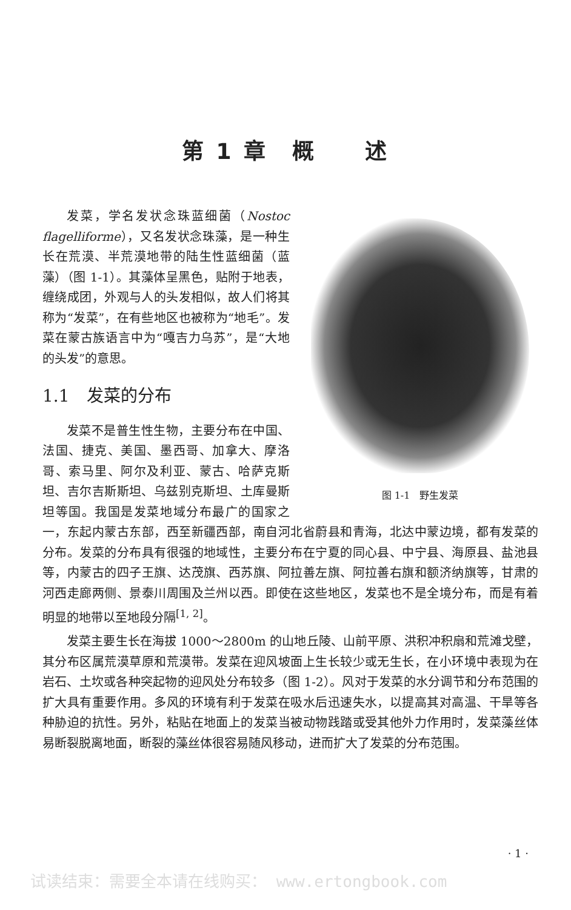第 1 章　概　　述
图 1-1　野生发菜
发菜，学名发状念珠蓝细菌（Nostoc flagelliforme），又名发状念珠藻，是一种生长在荒漠、半荒漠地带的陆生性蓝细菌（蓝藻）（图 1-1）。其藻体呈黑色，贴附于地表，缠绕成团，外观与人的头发相似，故人们将其称为“发菜”，在有些地区也被称为“地毛”。发菜在蒙古族语言中为“嘎吉力乌苏”，是“大地的头发”的意思。
1.1　发菜的分布
发菜不是普生性生物，主要分布在中国、法国、捷克、美国、墨西哥、加拿大、摩洛哥、索马里、阿尔及利亚、蒙古、哈萨克斯坦、吉尔吉斯斯坦、乌兹别克斯坦、土库曼斯坦等国。我国是发菜地域分布最广的国家之一，东起内蒙古东部，西至新疆西部，南自河北省蔚县和青海，北达中蒙边境，都有发菜的分布。发菜的分布具有很强的地域性，主要分布在宁夏的同心县、中宁县、海原县、盐池县等，内蒙古的四子王旗、达茂旗、西苏旗、阿拉善左旗、阿拉善右旗和额济纳旗等，甘肃的河西走廊两侧、景泰川周围及兰州以西。即使在这些地区，发菜也不是全境分布，而是有着明显的地带以至地段分隔<sup>[1, 2]</sup>。
发菜主要生长在海拔 1000～2800m 的山地丘陵、山前平原、洪积冲积扇和荒滩戈壁，其分布区属荒漠草原和荒漠带。发菜在迎风坡面上生长较少或无生长，在小环境中表现为在岩石、土坎或各种突起物的迎风处分布较多（图 1-2）。风对于发菜的水分调节和分布范围的扩大具有重要作用。多风的环境有利于发菜在吸水后迅速失水，以提高其对高温、干旱等各种胁迫的抗性。另外，粘贴在地面上的发菜当被动物践踏或受其他外力作用时，发菜藻丝体易断裂脱离地面，断裂的藻丝体很容易随风移动，进而扩大了发菜的分布范围。
· 1 ·
试读结束：需要全本请在线购买： www.ertongbook.com